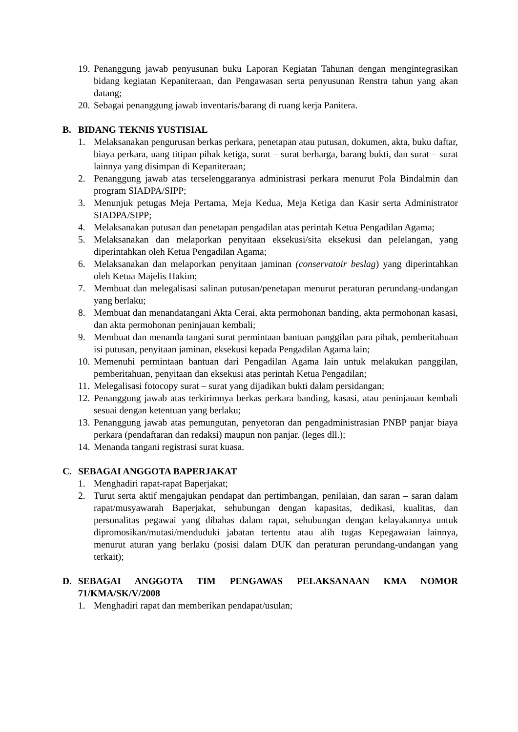19. Penanggung jawab penyusunan buku Laporan Kegiatan Tahunan dengan mengintegrasikan bidang kegiatan Kepaniteraan, dan Pengawasan serta penyusunan Renstra tahun yang akan datang;
20. Sebagai penanggung jawab inventaris/barang di ruang kerja Panitera.
B. BIDANG TEKNIS YUSTISIAL
1. Melaksanakan pengurusan berkas perkara, penetapan atau putusan, dokumen, akta, buku daftar, biaya perkara, uang titipan pihak ketiga, surat – surat berharga, barang bukti, dan surat – surat lainnya yang disimpan di Kepaniteraan;
2. Penanggung jawab atas terselenggaranya administrasi perkara menurut Pola Bindalmin dan program SIADPA/SIPP;
3. Menunjuk petugas Meja Pertama, Meja Kedua, Meja Ketiga dan Kasir serta Administrator SIADPA/SIPP;
4. Melaksanakan putusan dan penetapan pengadilan atas perintah Ketua Pengadilan Agama;
5. Melaksanakan dan melaporkan penyitaan eksekusi/sita eksekusi dan pelelangan, yang diperintahkan oleh Ketua Pengadilan Agama;
6. Melaksanakan dan melaporkan penyitaan jaminan (conservatoir beslag) yang diperintahkan oleh Ketua Majelis Hakim;
7. Membuat dan melegalisasi salinan putusan/penetapan menurut peraturan perundang-undangan yang berlaku;
8. Membuat dan menandatangani Akta Cerai, akta permohonan banding, akta permohonan kasasi, dan akta permohonan peninjauan kembali;
9. Membuat dan menanda tangani surat permintaan bantuan panggilan para pihak, pemberitahuan isi putusan, penyitaan jaminan, eksekusi kepada Pengadilan Agama lain;
10. Memenuhi permintaan bantuan dari Pengadilan Agama lain untuk melakukan panggilan, pemberitahuan, penyitaan dan eksekusi atas perintah Ketua Pengadilan;
11. Melegalisasi fotocopy surat – surat yang dijadikan bukti dalam persidangan;
12. Penanggung jawab atas terkirimnya berkas perkara banding, kasasi, atau peninjauan kembali sesuai dengan ketentuan yang berlaku;
13. Penanggung jawab atas pemungutan, penyetoran dan pengadministrasian PNBP panjar biaya perkara (pendaftaran dan redaksi) maupun non panjar. (leges dll.);
14. Menanda tangani registrasi surat kuasa.
C. SEBAGAI ANGGOTA BAPERJAKAT
1. Menghadiri rapat-rapat Baperjakat;
2. Turut serta aktif mengajukan pendapat dan pertimbangan, penilaian, dan saran – saran dalam rapat/musyawarah Baperjakat, sehubungan dengan kapasitas, dedikasi, kualitas, dan personalitas pegawai yang dibahas dalam rapat, sehubungan dengan kelayakannya untuk dipromosikan/mutasi/menduduki jabatan tertentu atau alih tugas Kepegawaian lainnya, menurut aturan yang berlaku (posisi dalam DUK dan peraturan perundang-undangan yang terkait);
D. SEBAGAI ANGGOTA TIM PENGAWAS PELAKSANAAN KMA NOMOR 71/KMA/SK/V/2008
1. Menghadiri rapat dan memberikan pendapat/usulan;